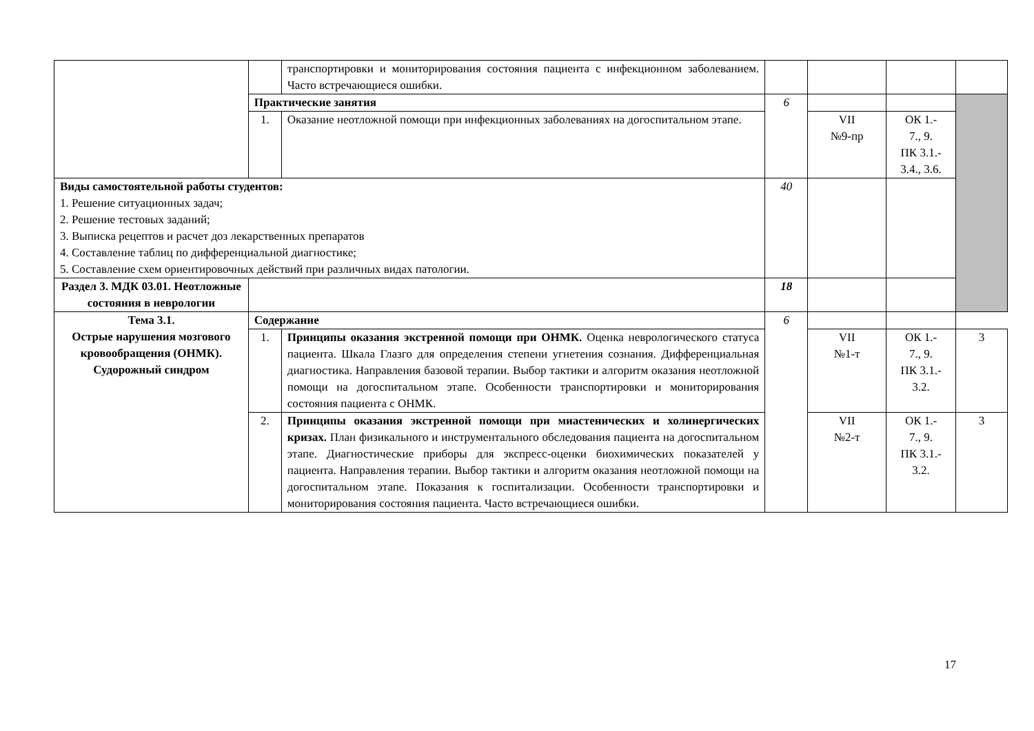| | | транспортировки и мониторирования состояния пациента с инфекционном заболеванием. Часто встречающиеся ошибки. | | | | |
| | Практические занятия | | 6 | | | |
| | 1. | Оказание неотложной помощи при инфекционных заболеваниях на догоспитальном этапе. | | VII №9-пр | ОК 1.- 7., 9. ПК 3.1.- 3.4., 3.6. | |
| Виды самостоятельной работы студентов: 1. Решение ситуационных задач; 2. Решение тестовых заданий; 3. Выписка рецептов и расчет доз лекарственных препаратов 4. Составление таблиц по дифференциальной диагностике; 5. Составление схем ориентировочных действий при различных видах патологии. | | | 40 | | | |
| Раздел 3. МДК 03.01. Неотложные состояния в неврологии | | | 18 | | | |
| Тема 3.1. Острые нарушения мозгового кровообращения (ОНМК). Судорожный синдром | Содержание | | 6 | | | |
| | 1. | Принципы оказания экстренной помощи при ОНМК. Оценка неврологического статуса пациента. Шкала Глазго для определения степени угнетения сознания. Дифференциальная диагностика. Направления базовой терапии. Выбор тактики и алгоритм оказания неотложной помощи на догоспитальном этапе. Особенности транспортировки и мониторирования состояния пациента с ОНМК. | | VII №1-т | ОК 1.- 7., 9. ПК 3.1.- 3.2. | 3 |
| | 2. | Принципы оказания экстренной помощи при миастенических и холинергических кризах. План физикального и инструментального обследования пациента на догоспитальном этапе. Диагностические приборы для экспресс-оценки биохимических показателей у пациента. Направления терапии. Выбор тактики и алгоритм оказания неотложной помощи на догоспитальном этапе. Показания к госпитализации. Особенности транспортировки и мониторирования состояния пациента. Часто встречающиеся ошибки. | | VII №2-т | ОК 1.- 7., 9. ПК 3.1.- 3.2. | 3 |
17